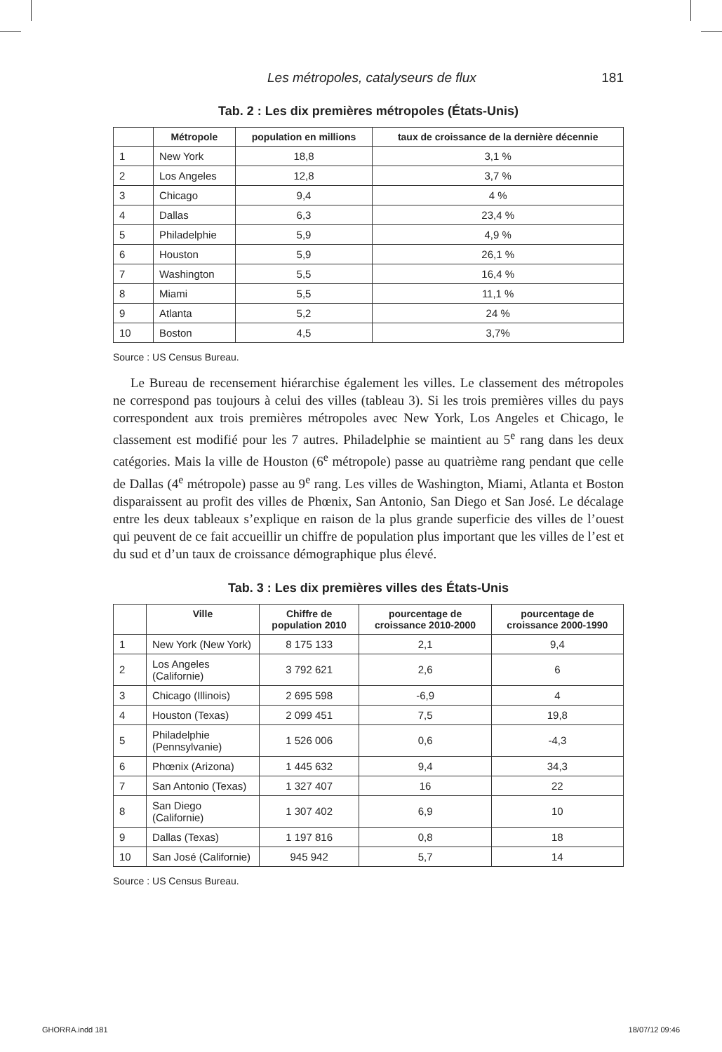Les métropoles, catalyseurs de flux 181
Tab. 2 : Les dix premières métropoles (États-Unis)
| | Métropole | population en millions | taux de croissance de la dernière décennie |
| --- | --- | --- | --- |
| 1 | New York | 18,8 | 3,1 % |
| 2 | Los Angeles | 12,8 | 3,7 % |
| 3 | Chicago | 9,4 | 4 % |
| 4 | Dallas | 6,3 | 23,4 % |
| 5 | Philadelphie | 5,9 | 4,9 % |
| 6 | Houston | 5,9 | 26,1 % |
| 7 | Washington | 5,5 | 16,4 % |
| 8 | Miami | 5,5 | 11,1 % |
| 9 | Atlanta | 5,2 | 24 % |
| 10 | Boston | 4,5 | 3,7% |
Source : US Census Bureau.
Le Bureau de recensement hiérarchise également les villes. Le classement des métropoles ne correspond pas toujours à celui des villes (tableau 3). Si les trois premières villes du pays correspondent aux trois premières métropoles avec New York, Los Angeles et Chicago, le classement est modifié pour les 7 autres. Philadelphie se maintient au 5<sup>e</sup> rang dans les deux catégories. Mais la ville de Houston (6<sup>e</sup> métropole) passe au quatrième rang pendant que celle de Dallas (4<sup>e</sup> métropole) passe au 9<sup>e</sup> rang. Les villes de Washington, Miami, Atlanta et Boston disparaissent au profit des villes de Phœnix, San Antonio, San Diego et San José. Le décalage entre les deux tableaux s’explique en raison de la plus grande superficie des villes de l’ouest qui peuvent de ce fait accueillir un chiffre de population plus important que les villes de l’est et du sud et d’un taux de croissance démographique plus élevé.
Tab. 3 : Les dix premières villes des États-Unis
| | Ville | Chiffre de population 2010 | pourcentage de croissance 2010-2000 | pourcentage de croissance 2000-1990 |
| --- | --- | --- | --- | --- |
| 1 | New York (New York) | 8 175 133 | 2,1 | 9,4 |
| 2 | Los Angeles (Californie) | 3 792 621 | 2,6 | 6 |
| 3 | Chicago (Illinois) | 2 695 598 | -6,9 | 4 |
| 4 | Houston (Texas) | 2 099 451 | 7,5 | 19,8 |
| 5 | Philadelphie (Pennsylvanie) | 1 526 006 | 0,6 | -4,3 |
| 6 | Phœnix (Arizona) | 1 445 632 | 9,4 | 34,3 |
| 7 | San Antonio (Texas) | 1 327 407 | 16 | 22 |
| 8 | San Diego (Californie) | 1 307 402 | 6,9 | 10 |
| 9 | Dallas (Texas) | 1 197 816 | 0,8 | 18 |
| 10 | San José (Californie) | 945 942 | 5,7 | 14 |
Source : US Census Bureau.
GHORRA.indd 181 18/07/12 09:46